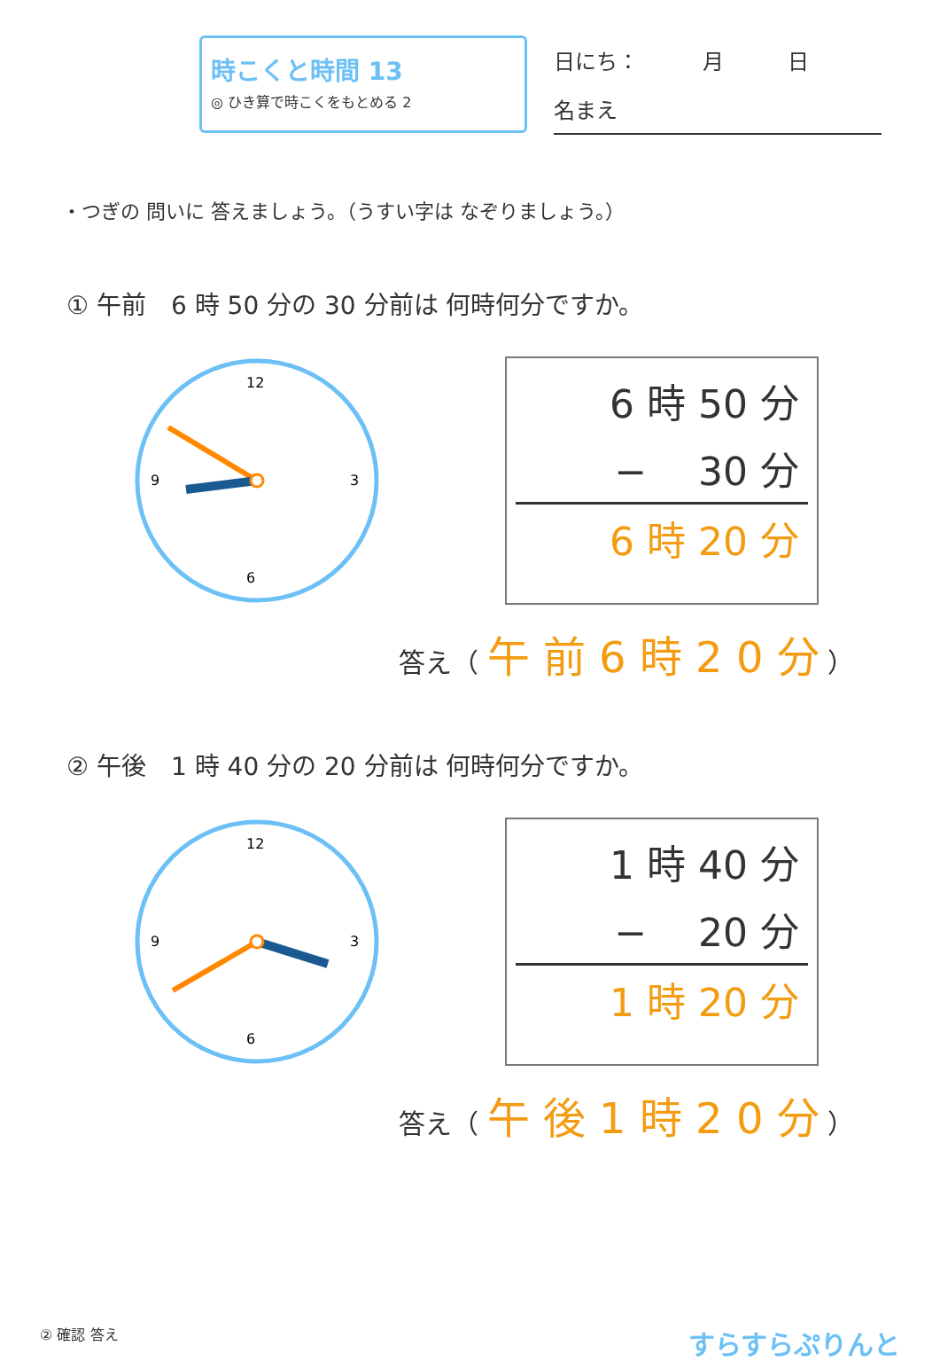時こくと時間 13
◎ ひき算で時こくをもとめる 2
日にち：　　　月　　　日
名まえ
・つぎの 問いに 答えましょう。（うすい字は なぞりましょう。）
① 午前　6 時 50 分の 30 分前は 何時何分ですか。
12
6
3
9
6 時 50 分
− 　30 分
6 時 20 分
答え（ 午 前 6 時 2 0 分 ）
② 午後　1 時 40 分の 20 分前は 何時何分ですか。
12
6
3
9
1 時 40 分
− 　20 分
1 時 20 分
答え（ 午 後 1 時 2 0 分 ）
② 確認 答え
すらすらぷりんと